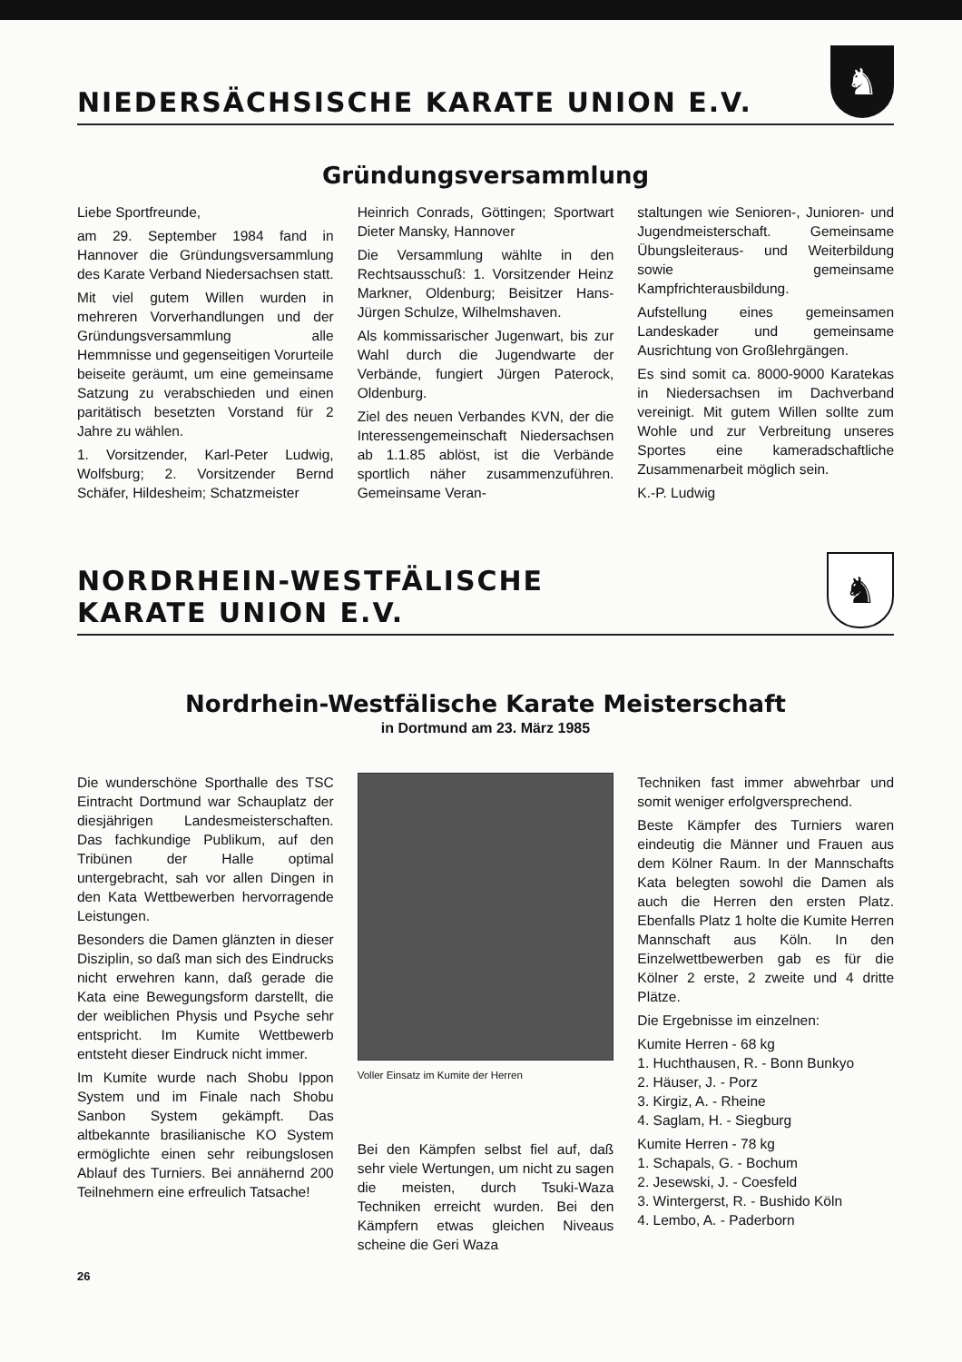NIEDERSÄCHSISCHE KARATE UNION E.V.
♞
Gründungsversammlung
Liebe Sportfreunde,
am 29. September 1984 fand in Hannover die Gründungsversammlung des Karate Verband Niedersachsen statt.
Mit viel gutem Willen wurden in mehreren Vorverhandlungen und der Gründungsversammlung alle Hemmnisse und gegenseitigen Vorurteile beiseite geräumt, um eine gemeinsame Satzung zu verabschieden und einen paritätisch besetzten Vorstand für 2 Jahre zu wählen.
1. Vorsitzender, Karl-Peter Ludwig, Wolfsburg; 2. Vorsitzender Bernd Schäfer, Hildesheim; Schatzmeister
Heinrich Conrads, Göttingen; Sportwart Dieter Mansky, Hannover
Die Versammlung wählte in den Rechtsausschuß: 1. Vorsitzender Heinz Markner, Oldenburg; Beisitzer Hans-Jürgen Schulze, Wilhelmshaven.
Als kommissarischer Jugenwart, bis zur Wahl durch die Jugendwarte der Verbände, fungiert Jürgen Paterock, Oldenburg.
Ziel des neuen Verbandes KVN, der die Interessengemeinschaft Niedersachsen ab 1.1.85 ablöst, ist die Verbände sportlich näher zusammenzuführen. Gemeinsame Veran-
staltungen wie Senioren-, Junioren- und Jugendmeisterschaft. Gemeinsame Übungsleiteraus- und Weiterbildung sowie gemeinsame Kampfrichterausbildung.
Aufstellung eines gemeinsamen Landeskader und gemeinsame Ausrichtung von Großlehrgängen.
Es sind somit ca. 8000-9000 Karatekas in Niedersachsen im Dachverband vereinigt. Mit gutem Willen sollte zum Wohle und zur Verbreitung unseres Sportes eine kameradschaftliche Zusammenarbeit möglich sein.
K.-P. Ludwig
NORDRHEIN-WESTFÄLISCHE
KARATE UNION E.V.
♞
Nordrhein-Westfälische Karate Meisterschaft
in Dortmund am 23. März 1985
Die wunderschöne Sporthalle des TSC Eintracht Dortmund war Schauplatz der diesjährigen Landesmeisterschaften. Das fachkundige Publikum, auf den Tribünen der Halle optimal untergebracht, sah vor allen Dingen in den Kata Wettbewerben hervorragende Leistungen.
Besonders die Damen glänzten in dieser Disziplin, so daß man sich des Eindrucks nicht erwehren kann, daß gerade die Kata eine Bewegungsform darstellt, die der weiblichen Physis und Psyche sehr entspricht. Im Kumite Wettbewerb entsteht dieser Eindruck nicht immer.
Im Kumite wurde nach Shobu Ippon System und im Finale nach Shobu Sanbon System gekämpft. Das altbekannte brasilianische KO System ermöglichte einen sehr reibungslosen Ablauf des Turniers. Bei annähernd 200 Teilnehmern eine erfreulich Tatsache!
Voller Einsatz im Kumite der Herren
Bei den Kämpfen selbst fiel auf, daß sehr viele Wertungen, um nicht zu sagen die meisten, durch Tsuki-Waza Techniken erreicht wurden. Bei den Kämpfern etwas gleichen Niveaus scheine die Geri Waza
Techniken fast immer abwehrbar und somit weniger erfolgversprechend.
Beste Kämpfer des Turniers waren eindeutig die Männer und Frauen aus dem Kölner Raum. In der Mannschafts Kata belegten sowohl die Damen als auch die Herren den ersten Platz. Ebenfalls Platz 1 holte die Kumite Herren Mannschaft aus Köln. In den Einzelwettbewerben gab es für die Kölner 2 erste, 2 zweite und 4 dritte Plätze.
Die Ergebnisse im einzelnen:
Kumite Herren - 68 kg
1. Huchthausen, R. - Bonn Bunkyo
2. Häuser, J. - Porz
3. Kirgiz, A. - Rheine
4. Saglam, H. - Siegburg
Kumite Herren - 78 kg
1. Schapals, G. - Bochum
2. Jesewski, J. - Coesfeld
3. Wintergerst, R. - Bushido Köln
4. Lembo, A. - Paderborn
26